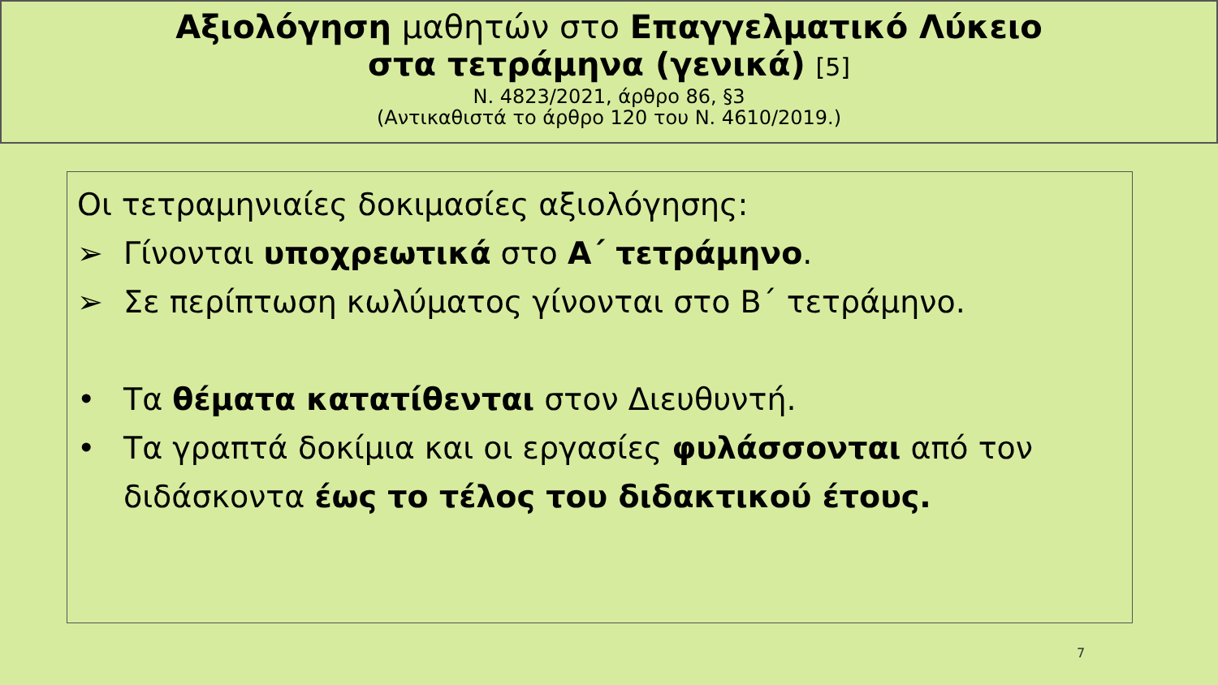Αξιολόγηση μαθητών στο Επαγγελματικό Λύκειο
στα τετράμηνα (γενικά) [5]
Ν. 4823/2021, άρθρο 86, §3
(Αντικαθιστά το άρθρο 120 του Ν. 4610/2019.)
Οι τετραμηνιαίες δοκιμασίες αξιολόγησης:
➢ Γίνονται υποχρεωτικά στο Α΄ τετράμηνο.
➢ Σε περίπτωση κωλύματος γίνονται στο Β΄ τετράμηνο.
• Τα θέματα κατατίθενται στον Διευθυντή.
• Τα γραπτά δοκίμια και οι εργασίες φυλάσσονται από τον διδάσκοντα έως το τέλος του διδακτικού έτους.
7